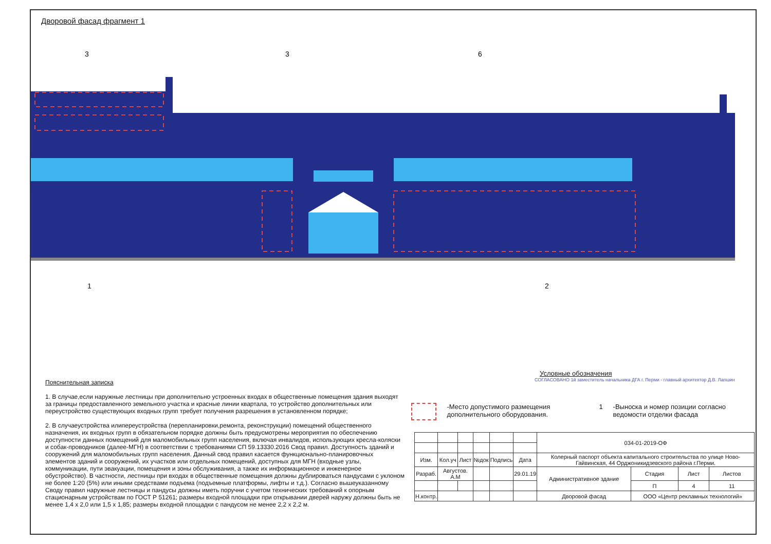Дворовой фасад фрагмент 1
1
2
3
3
6
Пояснительная записка
1. В случае,если наружные лестницы при дополнительно устроенных входах в общественные помещения здания выходят за границы предоставленного земельного участка и красные линии квартала, то устройство дополнительных или переустройство существующих входных групп требует получения разрешения в установленном порядке;
2. В случаеустройства илипереустройства (перепланировки,ремонта, реконструкции) помещений общественного назначения, их входных групп в обязательном порядке должны быть предусмотрены мероприятия по обеспечению доступности данных помещений для маломобильных групп населения, включая инвалидов, использующих кресла-коляски и собак-проводников (далее-МГН) в соответствии с требованиями СП 59.13330.2016 Свод правил. Доступность зданий и сооружений для маломобильных групп населения. Данный свод правил касается функционально-планировочных элементов зданий и сооружений, их участков или отдельных помещений, доступных для МГН (входные узлы, коммуникации, пути эвакуации, помещения и зоны обслуживания, а также их информационное и инженерное обустройство). В частности, лестницы при входах в общественные помещения должны дублироваться пандусами с уклоном не более 1:20 (5%) или иными средствами подъема (подъемные платформы, лифты и т.д.). Согласно вышеуказанному Своду правил наружные лестницы и пандусы должны иметь поручни с учетом технических требований к опорным стационарным устройствам по ГОСТ Р 51261; размеры входной площадки при открывании дверей наружу должны быть не менее 1,4 х 2,0 или 1,5 х 1,85; размеры входной площадки с пандусом не менее 2,2 х 2,2 м.
Условные обозначения
СОГЛАСОВАНО 1й заместитель начальника ДГА г. Перми - главный архитектор Д.В. Лапшин
-Место допустимого размещения дополнительного оборудования. 1 -Выноска и номер позиции согласно ведомости отделки фасада
| | | | | | | 034-01-2019-ОФ | | | |
| Изм. | Кол.уч | Лист | №док | Подпись | Дата | Колерный паспорт объекта капитального строительства по улице Ново-Гайвинская, 44 Орджоникидзевского района г.Перми. | | | |
| Разраб. | Августов. А.М | | | | 29.01.19 | Административное здание | Стадия | Лист | Листов |
| | | | | | | | П | 4 | 11 |
| Н.контр. | | | | | | Дворовой фасад | ООО «Центр рекламных технологий» | | |